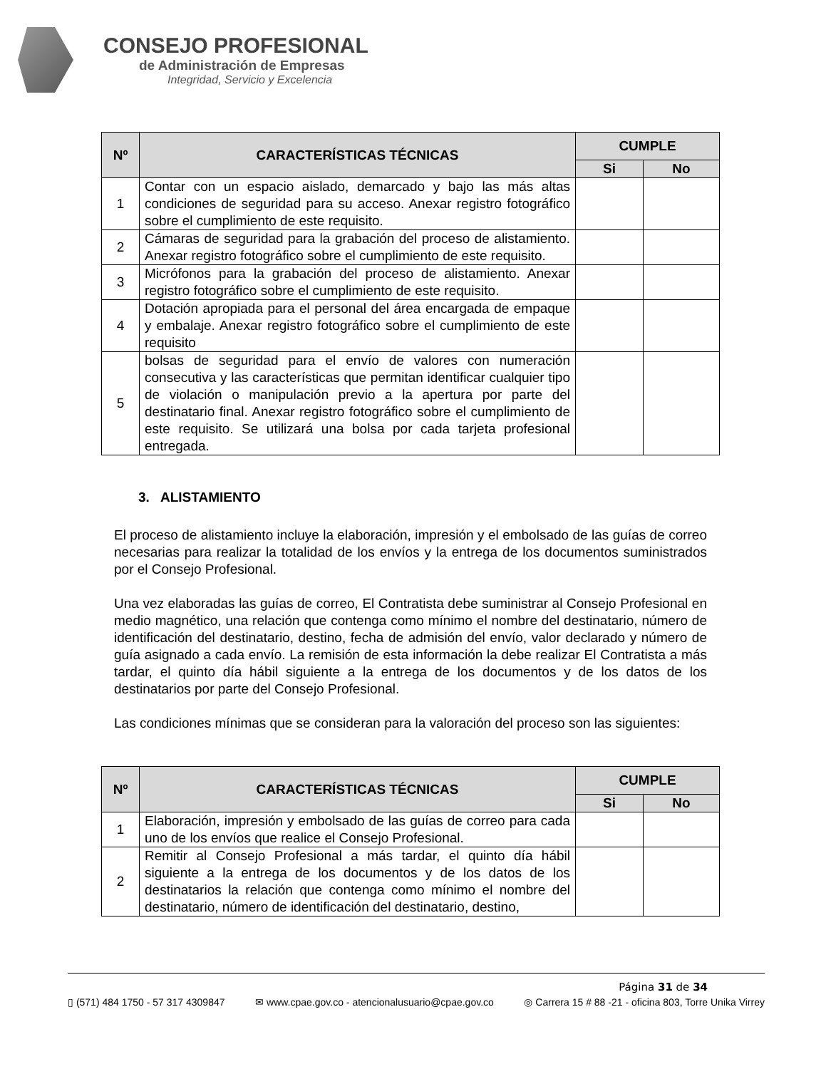CONSEJO PROFESIONAL
de Administración de Empresas
Integridad, Servicio y Excelencia
| Nº | CARACTERÍSTICAS TÉCNICAS | CUMPLE | |
| --- | --- | --- | --- |
| | | Si | No |
| 1 | Contar con un espacio aislado, demarcado y bajo las más altas condiciones de seguridad para su acceso. Anexar registro fotográfico sobre el cumplimiento de este requisito. | | |
| 2 | Cámaras de seguridad para la grabación del proceso de alistamiento. Anexar registro fotográfico sobre el cumplimiento de este requisito. | | |
| 3 | Micrófonos para la grabación del proceso de alistamiento. Anexar registro fotográfico sobre el cumplimiento de este requisito. | | |
| 4 | Dotación apropiada para el personal del área encargada de empaque y embalaje. Anexar registro fotográfico sobre el cumplimiento de este requisito | | |
| 5 | bolsas de seguridad para el envío de valores con numeración consecutiva y las características que permitan identificar cualquier tipo de violación o manipulación previo a la apertura por parte del destinatario final. Anexar registro fotográfico sobre el cumplimiento de este requisito. Se utilizará una bolsa por cada tarjeta profesional entregada. | | |
3. ALISTAMIENTO
El proceso de alistamiento incluye la elaboración, impresión y el embolsado de las guías de correo necesarias para realizar la totalidad de los envíos y la entrega de los documentos suministrados por el Consejo Profesional.
Una vez elaboradas las guías de correo, El Contratista debe suministrar al Consejo Profesional en medio magnético, una relación que contenga como mínimo el nombre del destinatario, número de identificación del destinatario, destino, fecha de admisión del envío, valor declarado y número de guía asignado a cada envío. La remisión de esta información la debe realizar El Contratista a más tardar, el quinto día hábil siguiente a la entrega de los documentos y de los datos de los destinatarios por parte del Consejo Profesional.
Las condiciones mínimas que se consideran para la valoración del proceso son las siguientes:
| Nº | CARACTERÍSTICAS TÉCNICAS | CUMPLE | |
| --- | --- | --- | --- |
| | | Si | No |
| 1 | Elaboración, impresión y embolsado de las guías de correo para cada uno de los envíos que realice el Consejo Profesional. | | |
| 2 | Remitir al Consejo Profesional a más tardar, el quinto día hábil siguiente a la entrega de los documentos y de los datos de los destinatarios la relación que contenga como mínimo el nombre del destinatario, número de identificación del destinatario, destino, | | |
Página 31 de 34
▯ (571) 484 1750 - 57 317 4309847 ✉ www.cpae.gov.co - atencionalusuario@cpae.gov.co ◎ Carrera 15 # 88 -21 - oficina 803, Torre Unika Virrey